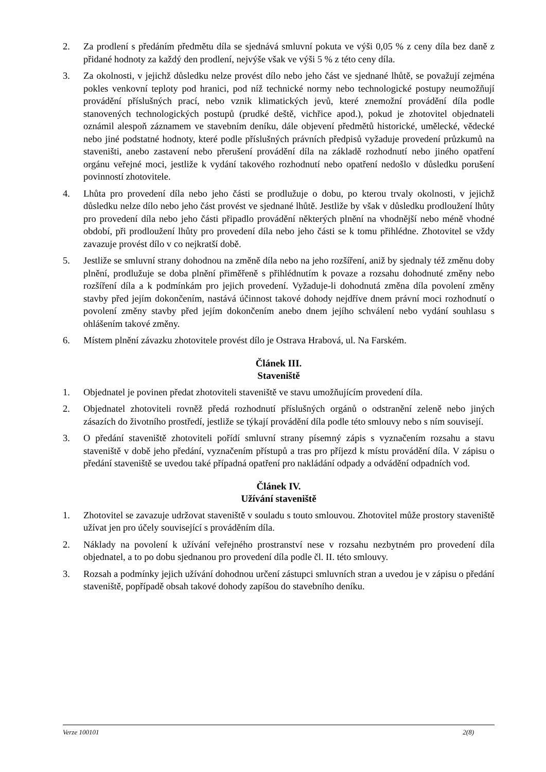2. Za prodlení s předáním předmětu díla se sjednává smluvní pokuta ve výši 0,05 % z ceny díla bez daně z přidané hodnoty za každý den prodlení, nejvýše však ve výši 5 % z této ceny díla.
3. Za okolnosti, v jejichž důsledku nelze provést dílo nebo jeho část ve sjednané lhůtě, se považují zejména pokles venkovní teploty pod hranici, pod níž technické normy nebo technologické postupy neumožňují provádění příslušných prací, nebo vznik klimatických jevů, které znemožní provádění díla podle stanovených technologických postupů (prudké deště, vichřice apod.), pokud je zhotovitel objednateli oznámil alespoň záznamem ve stavebním deníku, dále objevení předmětů historické, umělecké, vědecké nebo jiné podstatné hodnoty, které podle příslušných právních předpisů vyžaduje provedení průzkumů na staveništi, anebo zastavení nebo přerušení provádění díla na základě rozhodnutí nebo jiného opatření orgánu veřejné moci, jestliže k vydání takového rozhodnutí nebo opatření nedošlo v důsledku porušení povinností zhotovitele.
4. Lhůta pro provedení díla nebo jeho části se prodlužuje o dobu, po kterou trvaly okolnosti, v jejichž důsledku nelze dílo nebo jeho část provést ve sjednané lhůtě. Jestliže by však v důsledku prodloužení lhůty pro provedení díla nebo jeho části připadlo provádění některých plnění na vhodnější nebo méně vhodné období, při prodloužení lhůty pro provedení díla nebo jeho části se k tomu přihlédne. Zhotovitel se vždy zavazuje provést dílo v co nejkratší době.
5. Jestliže se smluvní strany dohodnou na změně díla nebo na jeho rozšíření, aniž by sjednaly též změnu doby plnění, prodlužuje se doba plnění přiměřeně s přihlédnutím k povaze a rozsahu dohodnuté změny nebo rozšíření díla a k podmínkám pro jejich provedení. Vyžaduje-li dohodnutá změna díla povolení změny stavby před jejím dokončením, nastává účinnost takové dohody nejdříve dnem právní moci rozhodnutí o povolení změny stavby před jejím dokončením anebo dnem jejího schválení nebo vydání souhlasu s ohlášením takové změny.
6. Místem plnění závazku zhotovitele provést dílo je Ostrava Hrabová, ul. Na Farském.
Článek III.
Staveniště
1. Objednatel je povinen předat zhotoviteli staveniště ve stavu umožňujícím provedení díla.
2. Objednatel zhotoviteli rovněž předá rozhodnutí příslušných orgánů o odstranění zeleně nebo jiných zásazích do životního prostředí, jestliže se týkají provádění díla podle této smlouvy nebo s ním souvisejí.
3. O předání staveniště zhotoviteli pořídí smluvní strany písemný zápis s vyznačením rozsahu a stavu staveniště v době jeho předání, vyznačením přístupů a tras pro příjezd k místu provádění díla. V zápisu o předání staveniště se uvedou také případná opatření pro nakládání odpady a odvádění odpadních vod.
Článek IV.
Užívání staveniště
1. Zhotovitel se zavazuje udržovat staveniště v souladu s touto smlouvou. Zhotovitel může prostory staveniště užívat jen pro účely související s prováděním díla.
2. Náklady na povolení k užívání veřejného prostranství nese v rozsahu nezbytném pro provedení díla objednatel, a to po dobu sjednanou pro provedení díla podle čl. II. této smlouvy.
3. Rozsah a podmínky jejich užívání dohodnou určení zástupci smluvních stran a uvedou je v zápisu o předání staveniště, popřípadě obsah takové dohody zapíšou do stavebního deníku.
Verze 100101 2(8)